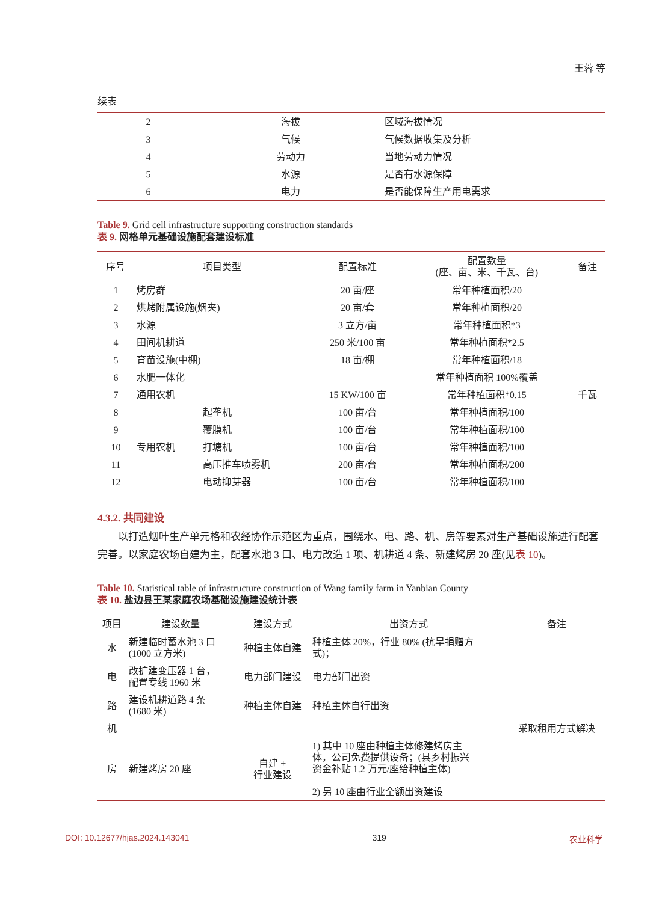王蓉 等
续表
| 2 | 海拔 | 区域海拔情况 |
| 3 | 气候 | 气候数据收集及分析 |
| 4 | 劳动力 | 当地劳动力情况 |
| 5 | 水源 | 是否有水源保障 |
| 6 | 电力 | 是否能保障生产用电需求 |
Table 9. Grid cell infrastructure supporting construction standards
表 9. 网格单元基础设施配套建设标准
| 序号 | 项目类型 | | 配置标准 | 配置数量 (座、亩、米、千瓦、台) | 备注 |
| --- | --- | --- | --- | --- | --- |
| 1 | 烤房群 | | 20 亩/座 | 常年种植面积/20 | |
| 2 | 烘烤附属设施(烟夹) | | 20 亩/套 | 常年种植面积/20 | |
| 3 | 水源 | | 3 立方/亩 | 常年种植面积*3 | |
| 4 | 田间机耕道 | | 250 米/100 亩 | 常年种植面积*2.5 | |
| 5 | 育苗设施(中棚) | | 18 亩/棚 | 常年种植面积/18 | |
| 6 | 水肥一体化 | | | 常年种植面积 100%覆盖 | |
| 7 | 通用农机 | | 15 KW/100 亩 | 常年种植面积*0.15 | 千瓦 |
| 8 | 专用农机 | 起垄机 | 100 亩/台 | 常年种植面积/100 | |
| 9 | | 覆膜机 | 100 亩/台 | 常年种植面积/100 | |
| 10 | | 打塘机 | 100 亩/台 | 常年种植面积/100 | |
| 11 | | 高压推车喷雾机 | 200 亩/台 | 常年种植面积/200 | |
| 12 | | 电动抑芽器 | 100 亩/台 | 常年种植面积/100 | |
4.3.2. 共同建设
以打造烟叶生产单元格和农经协作示范区为重点，围绕水、电、路、机、房等要素对生产基础设施进行配套完善。以家庭农场自建为主，配套水池 3 口、电力改造 1 项、机耕道 4 条、新建烤房 20 座(见表 10)。
Table 10. Statistical table of infrastructure construction of Wang family farm in Yanbian County
表 10. 盐边县王某家庭农场基础设施建设统计表
| 项目 | 建设数量 | 建设方式 | 出资方式 | 备注 |
| --- | --- | --- | --- | --- |
| 水 | 新建临时蓄水池 3 口 (1000 立方米) | 种植主体自建 | 种植主体 20%，行业 80% (抗旱捐赠方 式)； | |
| 电 | 改扩建变压器 1 台， 配置专线 1960 米 | 电力部门建设 | 电力部门出资 | |
| 路 | 建设机耕道路 4 条 (1680 米) | 种植主体自建 | 种植主体自行出资 | |
| 机 | | | | 采取租用方式解决 |
| 房 | 新建烤房 20 座 | 自建 + 行业建设 | 1) 其中 10 座由种植主体修建烤房主 体，公司免费提供设备；(县乡村振兴 资金补贴 1.2 万元/座给种植主体) 2) 另 10 座由行业全额出资建设 | |
DOI: 10.12677/hjas.2024.143041 319 农业科学